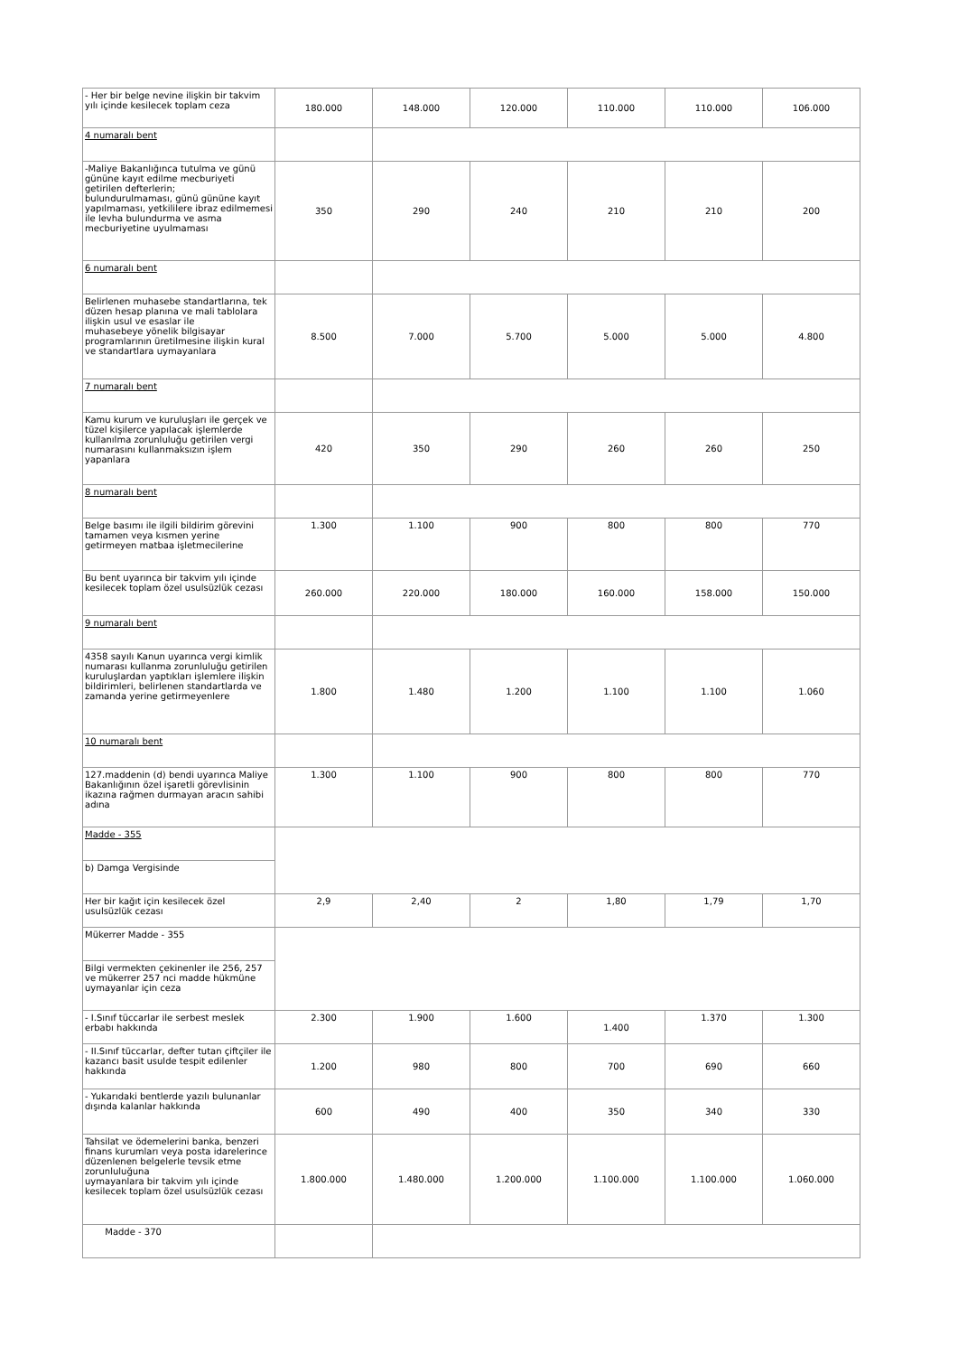| - Her bir belge nevine ilişkin bir takvim yılı içinde kesilecek toplam ceza | 180.000 | 148.000 | 120.000 | 110.000 | 110.000 | 106.000 |
| 4 numaralı bent | | | | | | |
| -Maliye Bakanlığınca tutulma ve günü gününe kayıt edilme mecburiyeti getirilen defterlerin; bulundurulmaması, günü gününe kayıt yapılmaması, yetkililere ibraz edilmemesi ile levha bulundurma ve asma mecburiyetine uyulmaması | 350 | 290 | 240 | 210 | 210 | 200 |
| 6 numaralı bent | | | | | | |
| Belirlenen muhasebe standartlarına, tek düzen hesap planına ve mali tablolara ilişkin usul ve esaslar ile muhasebeye yönelik bilgisayar programlarının üretilmesine ilişkin kural ve standartlara uymayanlara | 8.500 | 7.000 | 5.700 | 5.000 | 5.000 | 4.800 |
| 7 numaralı bent | | | | | | |
| Kamu kurum ve kuruluşları ile gerçek ve tüzel kişilerce yapılacak işlemlerde kullanılma zorunluluğu getirilen vergi numarasını kullanmaksızın işlem yapanlara | 420 | 350 | 290 | 260 | 260 | 250 |
| 8 numaralı bent | | | | | | |
| Belge basımı ile ilgili bildirim görevini tamamen veya kısmen yerine getirmeyen matbaa işletmecilerine | 1.300 | 1.100 | 900 | 800 | 800 | 770 |
| Bu bent uyarınca bir takvim yılı içinde kesilecek toplam özel usulsüzlük cezası | 260.000 | 220.000 | 180.000 | 160.000 | 158.000 | 150.000 |
| 9 numaralı bent | | | | | | |
| 4358 sayılı Kanun uyarınca vergi kimlik numarası kullanma zorunluluğu getirilen kuruluşlardan yaptıkları işlemlere ilişkin bildirimleri, belirlenen standartlarda ve zamanda yerine getirmeyenlere | 1.800 | 1.480 | 1.200 | 1.100 | 1.100 | 1.060 |
| 10 numaralı bent | | | | | | |
| 127.maddenin (d) bendi uyarınca Maliye Bakanlığının özel işaretli görevlisinin ikazına rağmen durmayan aracın sahibi adına | 1.300 | 1.100 | 900 | 800 | 800 | 770 |
| Madde - 355 | | | | | | |
| b) Damga Vergisinde | | | | | | |
| Her bir kağıt için kesilecek özel usulsüzlük cezası | 2,9 | 2,40 | 2 | 1,80 | 1,79 | 1,70 |
| Mükerrer Madde - 355 | | | | | | |
| Bilgi vermekten çekinenler ile 256, 257 ve mükerrer 257 nci madde hükmüne uymayanlar için ceza | | | | | | |
| - I.Sınıf tüccarlar ile serbest meslek erbabı hakkında | 2.300 | 1.900 | 1.600 | 1.400 | 1.370 | 1.300 |
| - II.Sınıf tüccarlar, defter tutan çiftçiler ile kazancı basit usulde tespit edilenler hakkında | 1.200 | 980 | 800 | 700 | 690 | 660 |
| - Yukarıdaki bentlerde yazılı bulunanlar dışında kalanlar hakkında | 600 | 490 | 400 | 350 | 340 | 330 |
| Tahsilat ve ödemelerini banka, benzeri finans kurumları veya posta idarelerince düzenlenen belgelerle tevsik etme zorunluluğuna uymayanlara bir takvim yılı içinde kesilecek toplam özel usulsüzlük cezası | 1.800.000 | 1.480.000 | 1.200.000 | 1.100.000 | 1.100.000 | 1.060.000 |
| Madde - 370 | | | | | | |